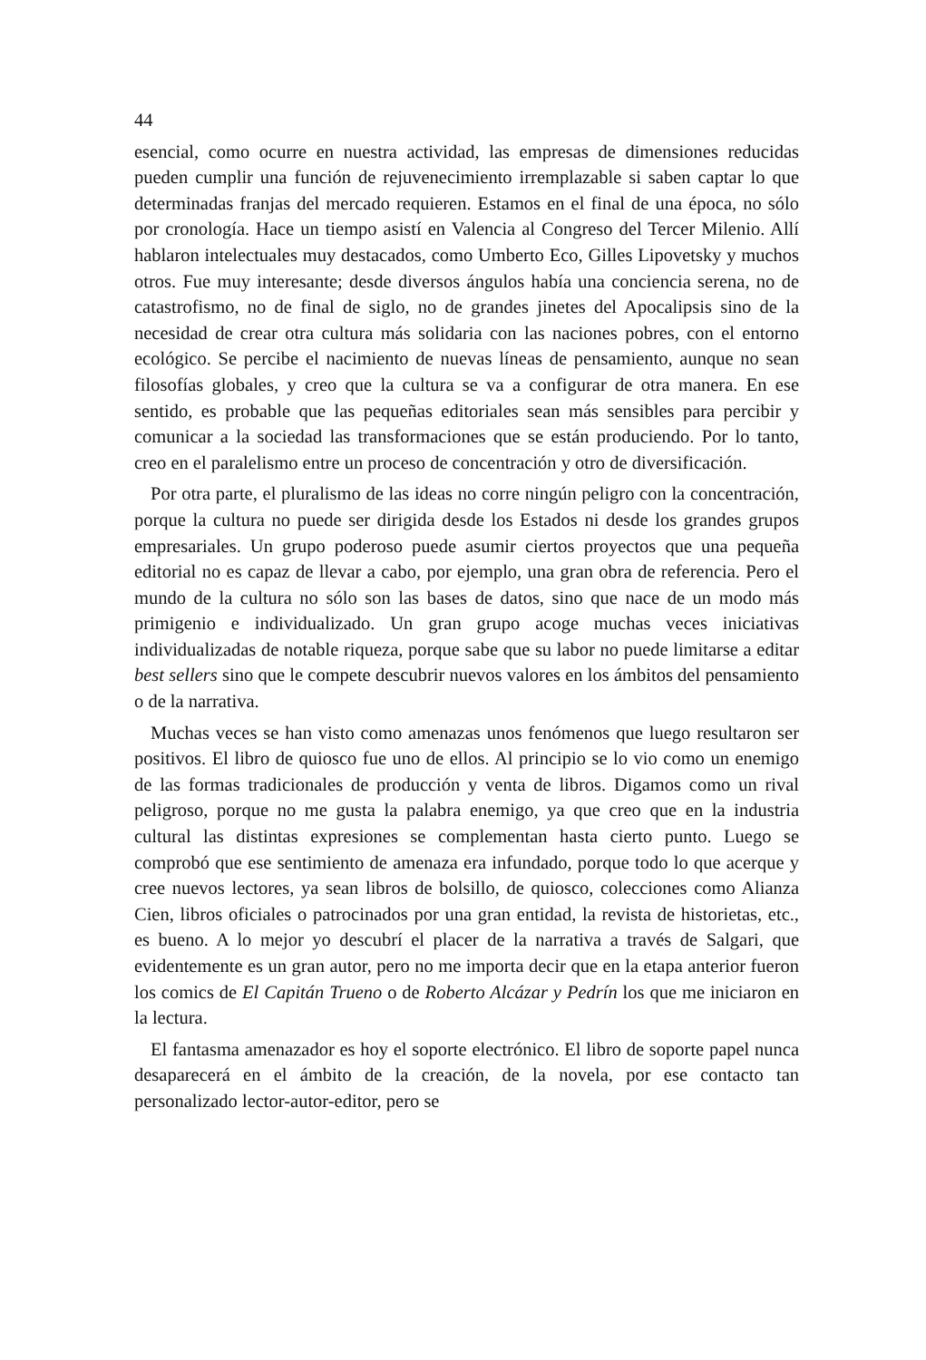44
esencial, como ocurre en nuestra actividad, las empresas de dimensiones reducidas pueden cumplir una función de rejuvenecimiento irremplazable si saben captar lo que determinadas franjas del mercado requieren. Estamos en el final de una época, no sólo por cronología. Hace un tiempo asistí en Valencia al Congreso del Tercer Milenio. Allí hablaron intelectuales muy destacados, como Umberto Eco, Gilles Lipovetsky y muchos otros. Fue muy interesante; desde diversos ángulos había una conciencia serena, no de catastrofismo, no de final de siglo, no de grandes jinetes del Apocalipsis sino de la necesidad de crear otra cultura más solidaria con las naciones pobres, con el entorno ecológico. Se percibe el nacimiento de nuevas líneas de pensamiento, aunque no sean filosofías globales, y creo que la cultura se va a configurar de otra manera. En ese sentido, es probable que las pequeñas editoriales sean más sensibles para percibir y comunicar a la sociedad las transformaciones que se están produciendo. Por lo tanto, creo en el paralelismo entre un proceso de concentración y otro de diversificación.
Por otra parte, el pluralismo de las ideas no corre ningún peligro con la concentración, porque la cultura no puede ser dirigida desde los Estados ni desde los grandes grupos empresariales. Un grupo poderoso puede asumir ciertos proyectos que una pequeña editorial no es capaz de llevar a cabo, por ejemplo, una gran obra de referencia. Pero el mundo de la cultura no sólo son las bases de datos, sino que nace de un modo más primigenio e individualizado. Un gran grupo acoge muchas veces iniciativas individualizadas de notable riqueza, porque sabe que su labor no puede limitarse a editar best sellers sino que le compete descubrir nuevos valores en los ámbitos del pensamiento o de la narrativa.
Muchas veces se han visto como amenazas unos fenómenos que luego resultaron ser positivos. El libro de quiosco fue uno de ellos. Al principio se lo vio como un enemigo de las formas tradicionales de producción y venta de libros. Digamos como un rival peligroso, porque no me gusta la palabra enemigo, ya que creo que en la industria cultural las distintas expresiones se complementan hasta cierto punto. Luego se comprobó que ese sentimiento de amenaza era infundado, porque todo lo que acerque y cree nuevos lectores, ya sean libros de bolsillo, de quiosco, colecciones como Alianza Cien, libros oficiales o patrocinados por una gran entidad, la revista de historietas, etc., es bueno. A lo mejor yo descubrí el placer de la narrativa a través de Salgari, que evidentemente es un gran autor, pero no me importa decir que en la etapa anterior fueron los comics de El Capitán Trueno o de Roberto Alcázar y Pedrín los que me iniciaron en la lectura.
El fantasma amenazador es hoy el soporte electrónico. El libro de soporte papel nunca desaparecerá en el ámbito de la creación, de la novela, por ese contacto tan personalizado lector-autor-editor, pero se